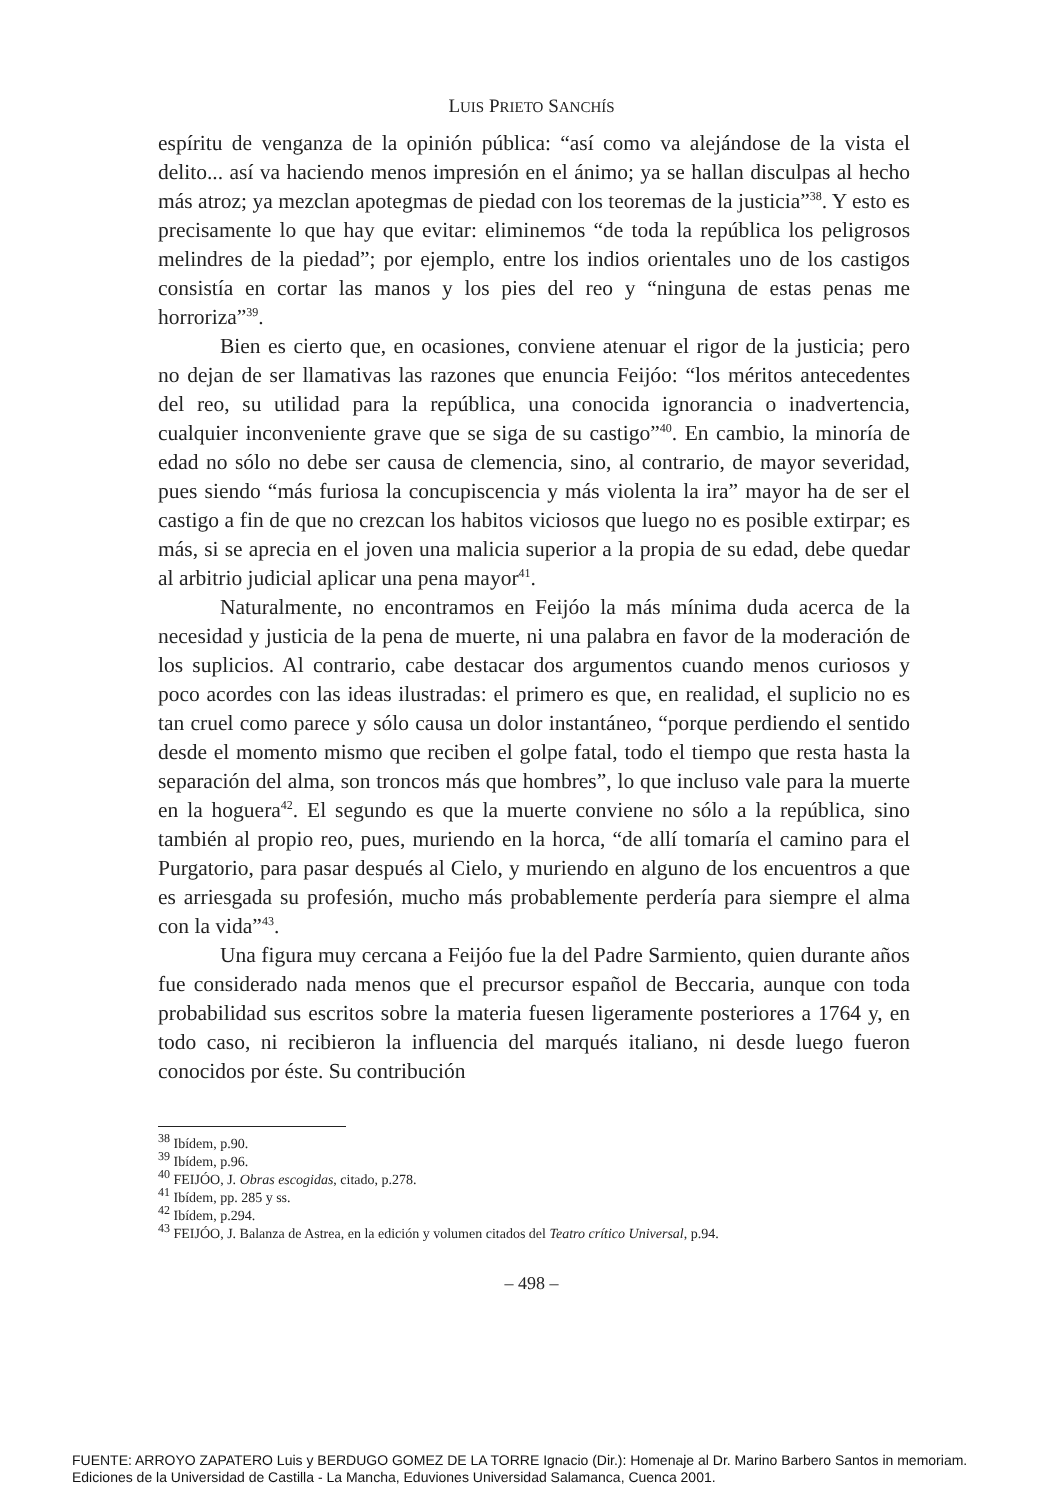LUIS PRIETO SANCHÍS
espíritu de venganza de la opinión pública: “así como va alejándose de la vista el delito... así va haciendo menos impresión en el ánimo; ya se hallan disculpas al hecho más atroz; ya mezclan apotegmas de piedad con los teoremas de la justicia”<sup>38</sup>. Y esto es precisamente lo que hay que evitar: eliminemos “de toda la república los peligrosos melindres de la piedad”; por ejemplo, entre los indios orientales uno de los castigos consistía en cortar las manos y los pies del reo y “ninguna de estas penas me horroriza”<sup>39</sup>.
Bien es cierto que, en ocasiones, conviene atenuar el rigor de la justicia; pero no dejan de ser llamativas las razones que enuncia Feijóo: “los méritos antecedentes del reo, su utilidad para la república, una conocida ignorancia o inadvertencia, cualquier inconveniente grave que se siga de su castigo”<sup>40</sup>. En cambio, la minoría de edad no sólo no debe ser causa de clemencia, sino, al contrario, de mayor severidad, pues siendo “más furiosa la concupiscencia y más violenta la ira” mayor ha de ser el castigo a fin de que no crezcan los habitos viciosos que luego no es posible extirpar; es más, si se aprecia en el joven una malicia superior a la propia de su edad, debe quedar al arbitrio judicial aplicar una pena mayor<sup>41</sup>.
Naturalmente, no encontramos en Feijóo la más mínima duda acerca de la necesidad y justicia de la pena de muerte, ni una palabra en favor de la moderación de los suplicios. Al contrario, cabe destacar dos argumentos cuando menos curiosos y poco acordes con las ideas ilustradas: el primero es que, en realidad, el suplicio no es tan cruel como parece y sólo causa un dolor instantáneo, “porque perdiendo el sentido desde el momento mismo que reciben el golpe fatal, todo el tiempo que resta hasta la separación del alma, son troncos más que hombres”, lo que incluso vale para la muerte en la hoguera<sup>42</sup>. El segundo es que la muerte conviene no sólo a la república, sino también al propio reo, pues, muriendo en la horca, “de allí tomaría el camino para el Purgatorio, para pasar después al Cielo, y muriendo en alguno de los encuentros a que es arriesgada su profesión, mucho más probablemente perdería para siempre el alma con la vida”<sup>43</sup>.
Una figura muy cercana a Feijóo fue la del Padre Sarmiento, quien durante años fue considerado nada menos que el precursor español de Beccaria, aunque con toda probabilidad sus escritos sobre la materia fuesen ligeramente posteriores a 1764 y, en todo caso, ni recibieron la influencia del marqués italiano, ni desde luego fueron conocidos por éste. Su contribución
<sup>38</sup> Ibídem, p.90.
<sup>39</sup> Ibídem, p.96.
<sup>40</sup> FEIJÓO, J. Obras escogidas, citado, p.278.
<sup>41</sup> Ibídem, pp. 285 y ss.
<sup>42</sup> Ibídem, p.294.
<sup>43</sup> FEIJÓO, J. Balanza de Astrea, en la edición y volumen citados del Teatro crítico Universal, p.94.
– 498 –
FUENTE: ARROYO ZAPATERO Luis y BERDUGO GOMEZ DE LA TORRE Ignacio (Dir.): Homenaje al Dr. Marino Barbero Santos in memoriam.
Ediciones de la Universidad de Castilla - La Mancha, Eduviones Universidad Salamanca, Cuenca 2001.